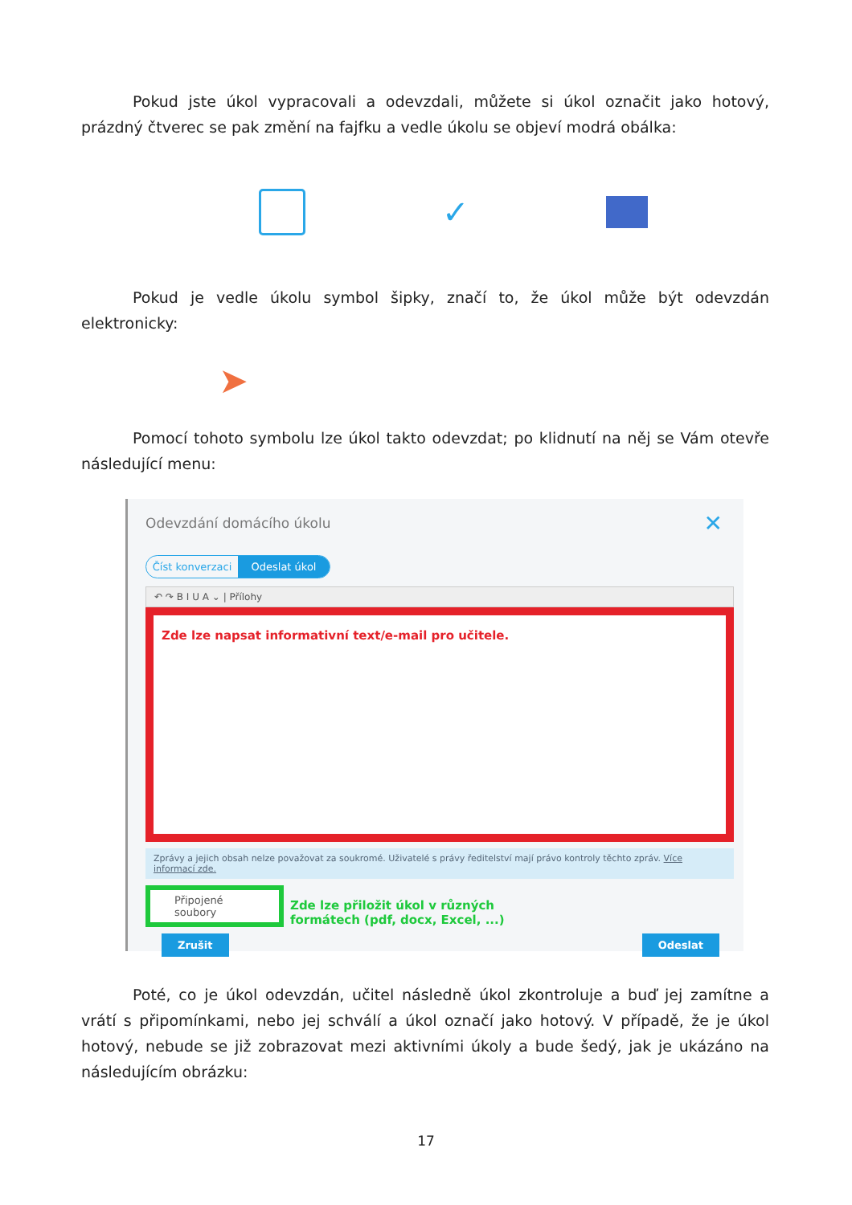Pokud jste úkol vypracovali a odevzdali, můžete si úkol označit jako hotový, prázdný čtverec se pak změní na fajfku a vedle úkolu se objeví modrá obálka:
✓
Pokud je vedle úkolu symbol šipky, značí to, že úkol může být odevzdán elektronicky:
➤
Pomocí tohoto symbolu lze úkol takto odevzdat; po klidnutí na něj se Vám otevře následující menu:
Odevzdání domácího úkolu
✕
Číst konverzaci Odeslat úkol
↶ ↷ B I U A ⌄ | Přílohy
Zde lze napsat informativní text/e-mail pro učitele.
Zprávy a jejich obsah nelze považovat za soukromé. Uživatelé s právy ředitelství mají právo kontroly těchto zpráv. Více informací zde.
Připojené soubory
Zde lze přiložit úkol v různých
formátech (pdf, docx, Excel, ...)
Zrušit Odeslat
Poté, co je úkol odevzdán, učitel následně úkol zkontroluje a buď jej zamítne a vrátí s připomínkami, nebo jej schválí a úkol označí jako hotový. V případě, že je úkol hotový, nebude se již zobrazovat mezi aktivními úkoly a bude šedý, jak je ukázáno na následujícím obrázku:
17